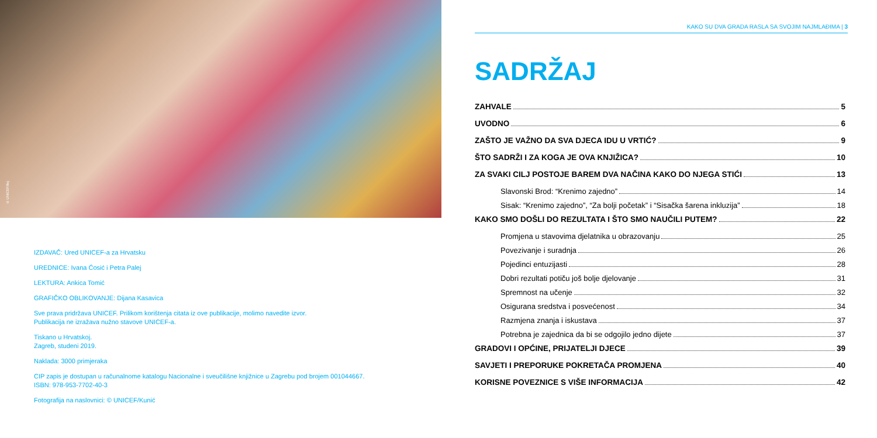© UNICEF/Ilej
IZDAVAČ: Ured UNICEF-a za Hrvatsku
UREDNICE: Ivana Ćosić i Petra Palej
LEKTURA: Ankica Tomić
GRAFIČKO OBLIKOVANJE: Dijana Kasavica
Sve prava pridržava UNICEF. Prilikom korištenja citata iz ove publikacije, molimo navedite izvor.
Publikacija ne izražava nužno stavove UNICEF-a.
Tiskano u Hrvatskoj.
Zagreb, studeni 2019.
Naklada: 3000 primjeraka
CIP zapis je dostupan u računalnome katalogu Nacionalne i sveučilišne knjižnice u Zagrebu pod brojem 001044667.
ISBN: 978-953-7702-40-3
Fotografija na naslovnici: © UNICEF/Kunić
KAKO SU DVA GRADA RASLA SA SVOJIM NAJMLAĐIMA | 3
SADRŽAJ
ZAHVALE 5
UVODNO 6
ZAŠTO JE VAŽNO DA SVA DJECA IDU U VRTIĆ? 9
ŠTO SADRŽI I ZA KOGA JE OVA KNJIŽICA? 10
ZA SVAKI CILJ POSTOJE BAREM DVA NAČINA KAKO DO NJEGA STIĆI 13
Slavonski Brod: “Krenimo zajedno” 14
Sisak: “Krenimo zajedno”, “Za bolji početak” i “Sisačka šarena inkluzija” 18
KAKO SMO DOŠLI DO REZULTATA I ŠTO SMO NAUČILI PUTEM? 22
Promjena u stavovima djelatnika u obrazovanju 25
Povezivanje i suradnja 26
Pojedinci entuzijasti 28
Dobri rezultati potiču još bolje djelovanje 31
Spremnost na učenje 32
Osigurana sredstva i posvećenost 34
Razmjena znanja i iskustava 37
Potrebna je zajednica da bi se odgojilo jedno dijete 37
GRADOVI I OPĆINE, PRIJATELJI DJECE 39
SAVJETI I PREPORUKE POKRETAČA PROMJENA 40
KORISNE POVEZNICE S VIŠE INFORMACIJA 42